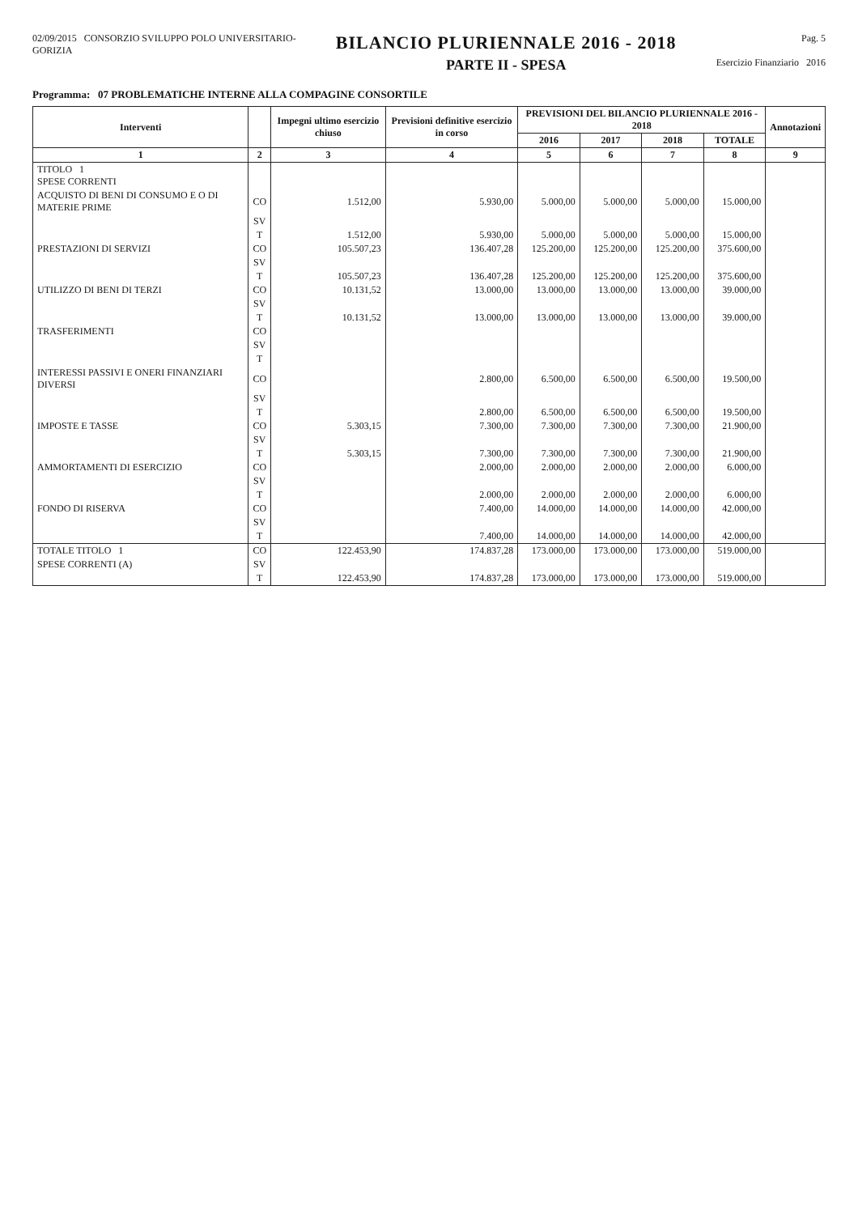02/09/2015 CONSORZIO SVILUPPO POLO UNIVERSITARIO-
GORIZIA
BILANCIO PLURIENNALE 2016 - 2018
PARTE II - SPESA
Pag. 5
Esercizio Finanziario 2016
Programma: 07 PROBLEMATICHE INTERNE ALLA COMPAGINE CONSORTILE
| Interventi | | Impegni ultimo esercizio chiuso | Previsioni definitive esercizio in corso | PREVISIONI DEL BILANCIO PLURIENNALE 2016 - 2018 | | | | Annotazioni |
| --- | --- | --- | --- | --- | --- | --- | --- | --- |
| | | | | 2016 | 2017 | 2018 | TOTALE | |
| 1 | 2 | 3 | 4 | 5 | 6 | 7 | 8 | 9 |
| TITOLO 1 SPESE CORRENTI | | | | | | | | |
| ACQUISTO DI BENI DI CONSUMO E O DI MATERIE PRIME | CO | 1.512,00 | 5.930,00 | 5.000,00 | 5.000,00 | 5.000,00 | 15.000,00 | |
| | SV | | | | | | | |
| | T | 1.512,00 | 5.930,00 | 5.000,00 | 5.000,00 | 5.000,00 | 15.000,00 | |
| PRESTAZIONI DI SERVIZI | CO | 105.507,23 | 136.407,28 | 125.200,00 | 125.200,00 | 125.200,00 | 375.600,00 | |
| | SV | | | | | | | |
| | T | 105.507,23 | 136.407,28 | 125.200,00 | 125.200,00 | 125.200,00 | 375.600,00 | |
| UTILIZZO DI BENI DI TERZI | CO | 10.131,52 | 13.000,00 | 13.000,00 | 13.000,00 | 13.000,00 | 39.000,00 | |
| | SV | | | | | | | |
| | T | 10.131,52 | 13.000,00 | 13.000,00 | 13.000,00 | 13.000,00 | 39.000,00 | |
| TRASFERIMENTI | CO | | | | | | | |
| | SV | | | | | | | |
| | T | | | | | | | |
| INTERESSI PASSIVI E ONERI FINANZIARI DIVERSI | CO | | 2.800,00 | 6.500,00 | 6.500,00 | 6.500,00 | 19.500,00 | |
| | SV | | | | | | | |
| | T | | 2.800,00 | 6.500,00 | 6.500,00 | 6.500,00 | 19.500,00 | |
| IMPOSTE E TASSE | CO | 5.303,15 | 7.300,00 | 7.300,00 | 7.300,00 | 7.300,00 | 21.900,00 | |
| | SV | | | | | | | |
| | T | 5.303,15 | 7.300,00 | 7.300,00 | 7.300,00 | 7.300,00 | 21.900,00 | |
| AMMORTAMENTI DI ESERCIZIO | CO | | 2.000,00 | 2.000,00 | 2.000,00 | 2.000,00 | 6.000,00 | |
| | SV | | | | | | | |
| | T | | 2.000,00 | 2.000,00 | 2.000,00 | 2.000,00 | 6.000,00 | |
| FONDO DI RISERVA | CO | | 7.400,00 | 14.000,00 | 14.000,00 | 14.000,00 | 42.000,00 | |
| | SV | | | | | | | |
| | T | | 7.400,00 | 14.000,00 | 14.000,00 | 14.000,00 | 42.000,00 | |
| TOTALE TITOLO 1 | CO | 122.453,90 | 174.837,28 | 173.000,00 | 173.000,00 | 173.000,00 | 519.000,00 | |
| SPESE CORRENTI (A) | SV | | | | | | | |
| | T | 122.453,90 | 174.837,28 | 173.000,00 | 173.000,00 | 173.000,00 | 519.000,00 | |